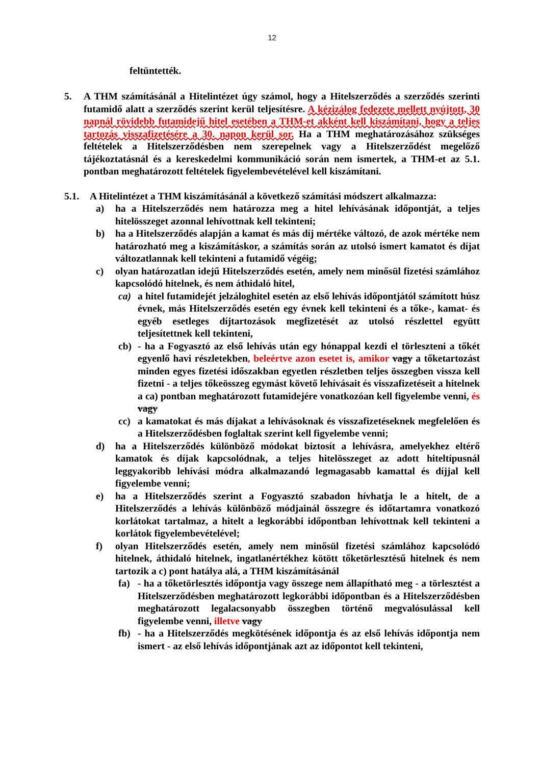12
feltüntették.
5. A THM számításánál a Hitelintézet úgy számol, hogy a Hitelszerződés a szerződés szerinti futamidő alatt a szerződés szerint kerül teljesítésre. A kézizálog fedezete mellett nyújtott, 30 napnál rövidebb futamidejű hitel esetében a THM-et akként kell kiszámítani, hogy a teljes tartozás visszafizetésére a 30. napon kerül sor. Ha a THM meghatározásához szükséges feltételek a Hitelszerződésben nem szerepelnek vagy a Hitelszerződést megelőző tájékoztatásnál és a kereskedelmi kommunikáció során nem ismertek, a THM-et az 5.1. pontban meghatározott feltételek figyelembevételével kell kiszámítani.
5.1. A Hitelintézet a THM kiszámításánál a következő számítási módszert alkalmazza:
a) ha a Hitelszerződés nem határozza meg a hitel lehívásának időpontját, a teljes hitelösszeget azonnal lehívottnak kell tekinteni;
b) ha a Hitelszerződés alapján a kamat és más díj mértéke változó, de azok mértéke nem határozható meg a kiszámításkor, a számítás során az utolsó ismert kamatot és díjat változatlannak kell tekinteni a futamidő végéig;
c) olyan határozatlan idejű Hitelszerződés esetén, amely nem minősül fizetési számlához kapcsolódó hitelnek, és nem áthidaló hitel,
ca) a hitel futamidejét jelzáloghitel esetén az első lehívás időpontjától számított húsz évnek, más Hitelszerződés esetén egy évnek kell tekinteni és a tőke-, kamat- és egyéb esetleges díjtartozások megfizetését az utolsó részlettel együtt teljesítettnek kell tekinteni,
cb) - ha a Fogyasztó az első lehívás után egy hónappal kezdi el törleszteni a tőkét egyenlő havi részletekben, beleértve azon esetet is, amikor vagy a tőketartozást minden egyes fizetési időszakban egyetlen részletben teljes összegben vissza kell fizetni - a teljes tőkeösszeg egymást követő lehívásait és visszafizetéseit a hitelnek a ca) pontban meghatározott futamidejére vonatkozóan kell figyelembe venni, és vagy
cc) a kamatokat és más díjakat a lehívásoknak és visszafizetéseknek megfelelően és a Hitelszerződésben foglaltak szerint kell figyelembe venni;
d) ha a Hitelszerződés különböző módokat biztosít a lehívásra, amelyekhez eltérő kamatok és díjak kapcsolódnak, a teljes hitelösszeget az adott hiteltípusnál leggyakoribb lehívási módra alkalmazandó legmagasabb kamattal és díjjal kell figyelembe venni;
e) ha a Hitelszerződés szerint a Fogyasztó szabadon hívhatja le a hitelt, de a Hitelszerződés a lehívás különböző módjainál összegre és időtartamra vonatkozó korlátokat tartalmaz, a hitelt a legkorábbi időpontban lehívottnak kell tekinteni a korlátok figyelembevételével;
f) olyan Hitelszerződés esetén, amely nem minősül fizetési számlához kapcsolódó hitelnek, áthidaló hitelnek, ingatlanértékhez kötött tőketörlesztésű hitelnek és nem tartozik a c) pont hatálya alá, a THM kiszámításánál
fa) - ha a tőketörlesztés időpontja vagy összege nem állapítható meg - a törlesztést a Hitelszerződésben meghatározott legkorábbi időpontban és a Hitelszerződésben meghatározott legalacsonyabb összegben történő megvalósulással kell figyelembe venni, illetve vagy
fb) - ha a Hitelszerződés megkötésének időpontja és az első lehívás időpontja nem ismert - az első lehívás időpontjának azt az időpontot kell tekinteni,